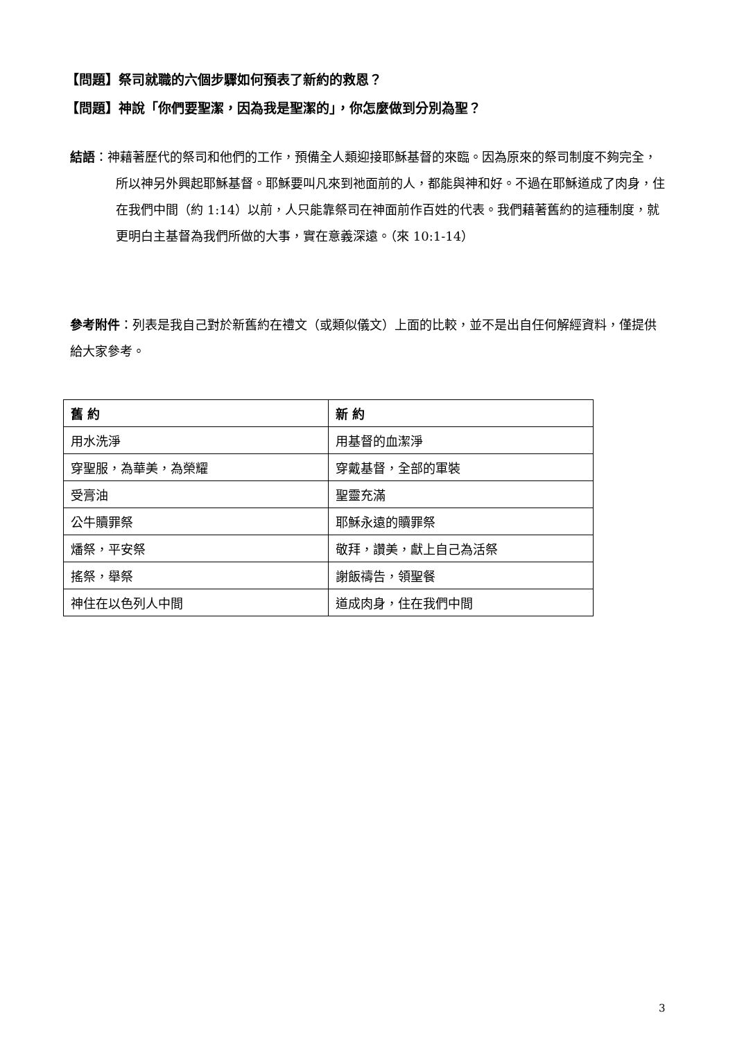【問題】祭司就職的六個步驟如何預表了新約的救恩？
【問題】神說「你們要聖潔，因為我是聖潔的」，你怎麼做到分別為聖？
結語：神藉著歷代的祭司和他們的工作，預備全人類迎接耶穌基督的來臨。因為原來的祭司制度不夠完全，所以神另外興起耶穌基督。耶穌要叫凡來到祂面前的人，都能與神和好。不過在耶穌道成了肉身，住在我們中間（約 1:14）以前，人只能靠祭司在神面前作百姓的代表。我們藉著舊約的這種制度，就更明白主基督為我們所做的大事，實在意義深遠。（來 10:1-14）
參考附件：列表是我自己對於新舊約在禮文（或類似儀文）上面的比較，並不是出自任何解經資料，僅提供給大家參考。
| 舊 約 | 新 約 |
| --- | --- |
| 用水洗淨 | 用基督的血潔淨 |
| 穿聖服，為華美，為榮耀 | 穿戴基督，全部的軍裝 |
| 受膏油 | 聖靈充滿 |
| 公牛贖罪祭 | 耶穌永遠的贖罪祭 |
| 燔祭，平安祭 | 敬拜，讚美，獻上自己為活祭 |
| 搖祭，舉祭 | 謝飯禱告，領聖餐 |
| 神住在以色列人中間 | 道成肉身，住在我們中間 |
3